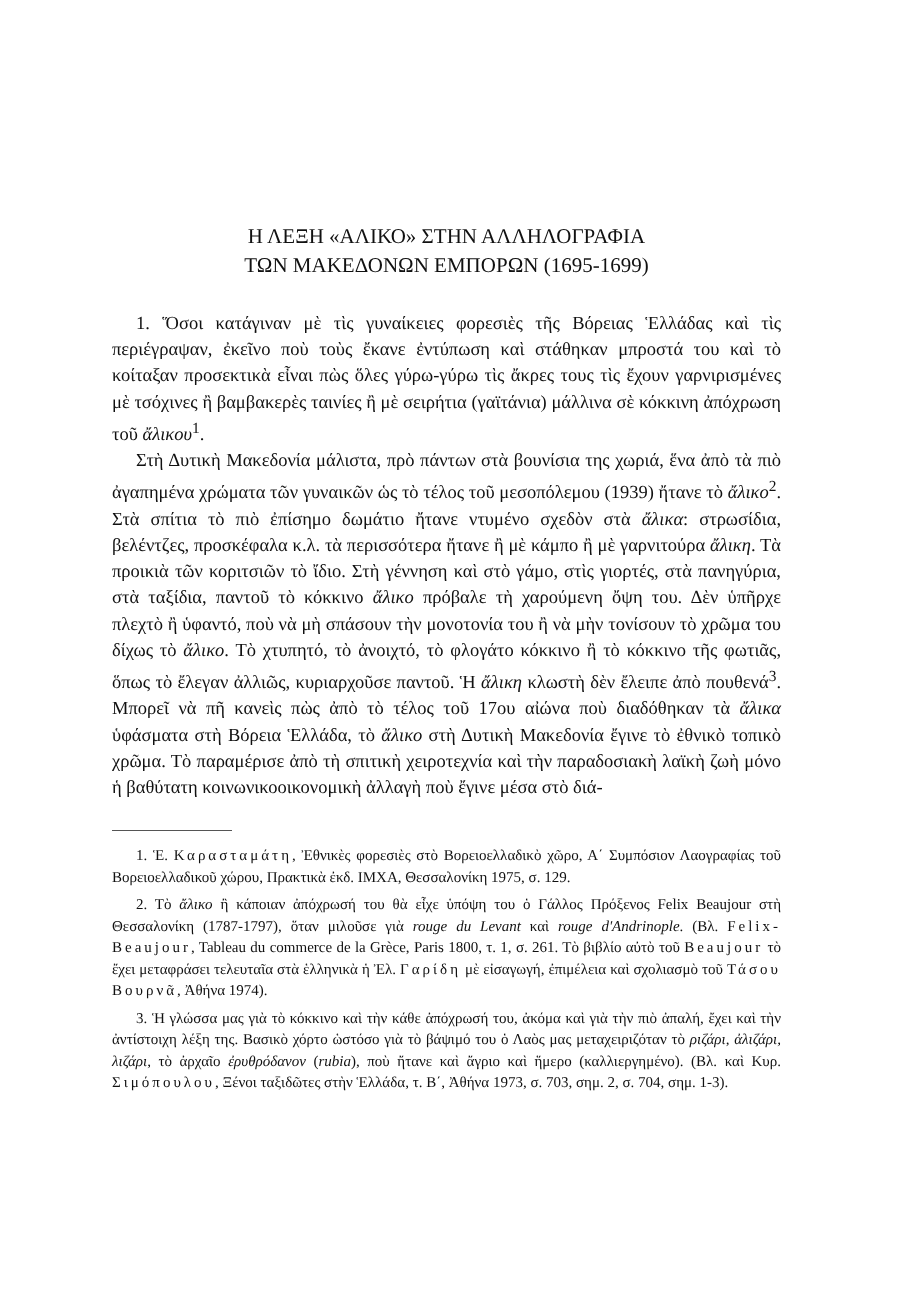Η ΛΕΞΗ «ΑΛΙΚΟ» ΣΤΗΝ ΑΛΛΗΛΟΓΡΑΦΙΑ
ΤΩΝ ΜΑΚΕΔΟΝΩΝ ΕΜΠΟΡΩΝ (1695-1699)
1. Ὅσοι κατάγιναν μὲ τὶς γυναίκειες φορεσιὲς τῆς Βόρειας Ἑλλάδας καὶ τὶς περιέγραψαν, ἐκεῖνο ποὺ τοὺς ἔκανε ἐντύπωση καὶ στάθηκαν μπροστά του καὶ τὸ κοίταξαν προσεκτικὰ εἶναι πὼς ὅλες γύρω-γύρω τὶς ἄκρες τους τὶς ἔχουν γαρνιρισμένες μὲ τσόχινες ἢ βαμβακερὲς ταινίες ἢ μὲ σειρήτια (γαϊτάνια) μάλλινα σὲ κόκκινη ἀπόχρωση τοῦ ἄλικου<sup>1</sup>.
Στὴ Δυτικὴ Μακεδονία μάλιστα, πρὸ πάντων στὰ βουνίσια της χωριά, ἕνα ἀπὸ τὰ πιὸ ἀγαπημένα χρώματα τῶν γυναικῶν ὡς τὸ τέλος τοῦ μεσοπόλεμου (1939) ἤτανε τὸ ἄλικο<sup>2</sup>. Στὰ σπίτια τὸ πιὸ ἐπίσημο δωμάτιο ἤτανε ντυμένο σχεδὸν στὰ ἄλικα: στρωσίδια, βελέντζες, προσκέφαλα κ.λ. τὰ περισσότερα ἤτανε ἢ μὲ κάμπο ἢ μὲ γαρνιτούρα ἄλικη. Τὰ προικιὰ τῶν κοριτσιῶν τὸ ἴδιο. Στὴ γέννηση καὶ στὸ γάμο, στὶς γιορτές, στὰ πανηγύρια, στὰ ταξίδια, παντοῦ τὸ κόκκινο ἄλικο πρόβαλε τὴ χαρούμενη ὄψη του. Δὲν ὑπῆρχε πλεχτὸ ἢ ὑφαντό, ποὺ νὰ μὴ σπάσουν τὴν μονοτονία του ἢ νὰ μὴν τονίσουν τὸ χρῶμα του δίχως τὸ ἄλικο. Τὸ χτυπητό, τὸ ἀνοιχτό, τὸ φλογάτο κόκκινο ἢ τὸ κόκκινο τῆς φωτιᾶς, ὅπως τὸ ἔλεγαν ἀλλιῶς, κυριαρχοῦσε παντοῦ. Ἡ ἄλικη κλωστὴ δὲν ἔλειπε ἀπὸ πουθενά<sup>3</sup>. Μπορεῖ νὰ πῆ κανεὶς πὼς ἀπὸ τὸ τέλος τοῦ 17ου αἰώνα ποὺ διαδόθηκαν τὰ ἄλικα ὑφάσματα στὴ Βόρεια Ἑλλάδα, τὸ ἄλικο στὴ Δυτικὴ Μακεδονία ἔγινε τὸ ἐθνικὸ τοπικὸ χρῶμα. Τὸ παραμέρισε ἀπὸ τὴ σπιτικὴ χειροτεχνία καὶ τὴν παραδοσιακὴ λαϊκὴ ζωὴ μόνο ἡ βαθύτατη κοινωνικοοικονομικὴ ἀλλαγὴ ποὺ ἔγινε μέσα στὸ διά-
1. Ἑ. Καρασταμάτη, Ἐθνικὲς φορεσιὲς στὸ Βορειοελλαδικὸ χῶρο, Α΄ Συμπόσιον Λαογραφίας τοῦ Βορειοελλαδικοῦ χώρου, Πρακτικὰ ἐκδ. ΙΜΧΑ, Θεσσαλονίκη 1975, σ. 129.
2. Τὸ ἄλικο ἢ κάποιαν ἀπόχρωσή του θὰ εἶχε ὑπόψη του ὁ Γάλλος Πρόξενος Felix Beaujour στὴ Θεσσαλονίκη (1787-1797), ὅταν μιλοῦσε γιὰ rouge du Levant καὶ rouge d'Andrinople. (Βλ. Felix-Beaujour, Tableau du commerce de la Grèce, Paris 1800, τ. 1, σ. 261. Τὸ βιβλίο αὐτὸ τοῦ Beaujour τὸ ἔχει μεταφράσει τελευταῖα στὰ ἑλληνικὰ ἡ Ἐλ. Γαρίδη μὲ εἰσαγωγή, ἐπιμέλεια καὶ σχολιασμὸ τοῦ Τάσου Βουρνᾶ, Ἀθήνα 1974).
3. Ἡ γλώσσα μας γιὰ τὸ κόκκινο καὶ τὴν κάθε ἀπόχρωσή του, ἀκόμα καὶ γιὰ τὴν πιὸ ἀπαλή, ἔχει καὶ τὴν ἀντίστοιχη λέξη της. Βασικὸ χόρτο ὡστόσο γιὰ τὸ βάψιμό του ὁ Λαὸς μας μεταχειριζόταν τὸ ριζάρι, ἀλιζάρι, λιζάρι, τὸ ἀρχαῖο ἐρυθρόδανον (rubia), ποὺ ἤτανε καὶ ἄγριο καὶ ἥμερο (καλλιεργημένο). (Βλ. καὶ Κυρ. Σιμόπουλου, Ξένοι ταξιδῶτες στὴν Ἑλλάδα, τ. Β΄, Ἀθήνα 1973, σ. 703, σημ. 2, σ. 704, σημ. 1-3).